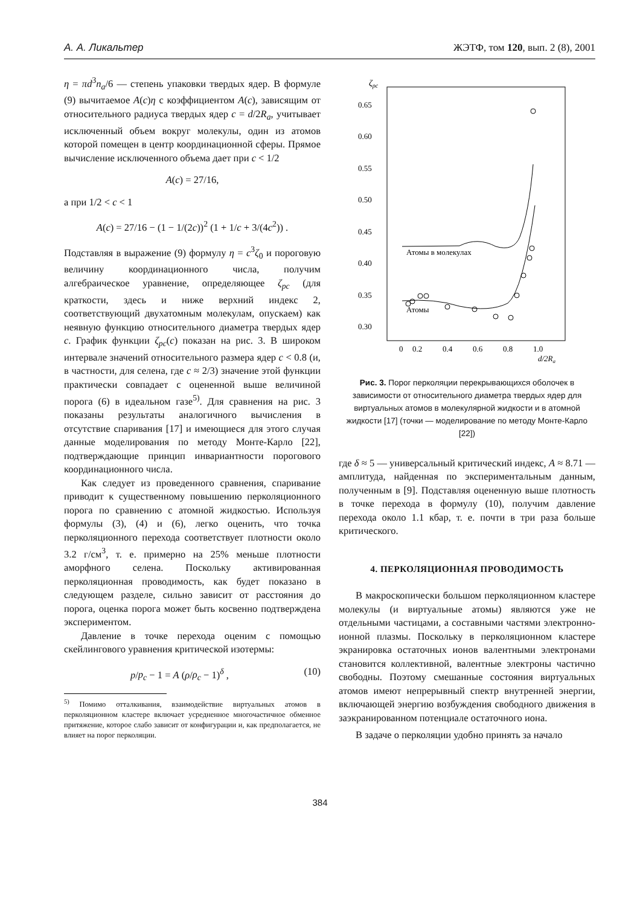А. А. Ликальтер ЖЭТФ, том 120, вып. 2 (8), 2001
η = πd<sup>3</sup>n<sub>a</sub>/6 — степень упаковки твердых ядер. В формуле (9) вычитаемое A(c)η с коэффициентом A(c), зависящим от относительного радиуса твердых ядер c = d/2R<sub>a</sub>, учитывает исключенный объем вокруг молекулы, один из атомов которой помещен в центр координационной сферы. Прямое вычисление исключенного объема дает при c < 1/2
A(c) = 27/16,
а при 1/2 < c < 1
A(c) = 27/16 − (1 − 1/(2c))<sup>2</sup> (1 + 1/c + 3/(4c<sup>2</sup>)) .
Подставляя в выражение (9) формулу η = c<sup>3</sup>ζ<sub>0</sub> и пороговую величину координационного числа, получим алгебраическое уравнение, определяющее ζ<sub>pc</sub> (для краткости, здесь и ниже верхний индекс 2, соответствующий двухатомным молекулам, опускаем) как неявную функцию относительного диаметра твердых ядер c. График функции ζ<sub>pc</sub>(c) показан на рис. 3. В широком интервале значений относительного размера ядер c < 0.8 (и, в частности, для селена, где c ≈ 2/3) значение этой функции практически совпадает с оцененной выше величиной порога (6) в идеальном газе<sup>5)</sup>. Для сравнения на рис. 3 показаны результаты аналогичного вычисления в отсутствие спаривания [17] и имеющиеся для этого случая данные моделирования по методу Монте-Карло [22], подтверждающие принцип инвариантности порогового координационного числа.
Как следует из проведенного сравнения, спаривание приводит к существенному повышению перколяционного порога по сравнению с атомной жидкостью. Используя формулы (3), (4) и (6), легко оценить, что точка перколяционного перехода соответствует плотности около 3.2 г/см<sup>3</sup>, т. е. примерно на 25% меньше плотности аморфного селена. Поскольку активированная перколяционная проводимость, как будет показано в следующем разделе, сильно зависит от расстояния до порога, оценка порога может быть косвенно подтверждена экспериментом.
Давление в точке перехода оценим с помощью скейлингового уравнения критической изотермы:
p/p<sub>c</sub> − 1 = A (ρ/ρ<sub>c</sub> − 1)<sup>δ</sup> , (10)
<sup>5)</sup> Помимо отталкивания, взаимодействие виртуальных атомов в перколяционном кластере включает усредненное многочастичное обменное притяжение, которое слабо зависит от конфигурации и, как предполагается, не влияет на порог перколяции.
ζpc
0.65
0.60
0.55
0.50
0.45
0.40
0.35
0.30
0
0.2
0.4
0.6
0.8
1.0
d/2Ra
Атомы в молекулах
Атомы
Рис. 3. Порог перколяции перекрывающихся оболочек в зависимости от относительного диаметра твердых ядер для виртуальных атомов в молекулярной жидкости и в атомной жидкости [17] (точки — моделирование по методу Монте-Карло [22])
где δ ≈ 5 — универсальный критический индекс, A ≈ 8.71 — амплитуда, найденная по экспериментальным данным, полученным в [9]. Подставляя оцененную выше плотность в точке перехода в формулу (10), получим давление перехода около 1.1 кбар, т. е. почти в три раза больше критического.
4. ПЕРКОЛЯЦИОННАЯ ПРОВОДИМОСТЬ
В макроскопически большом перколяционном кластере молекулы (и виртуальные атомы) являются уже не отдельными частицами, а составными частями электронно-ионной плазмы. Поскольку в перколяционном кластере экранировка остаточных ионов валентными электронами становится коллективной, валентные электроны частично свободны. Поэтому смешанные состояния виртуальных атомов имеют непрерывный спектр внутренней энергии, включающей энергию возбуждения свободного движения в заэкранированном потенциале остаточного иона.
В задаче о перколяции удобно принять за начало
384